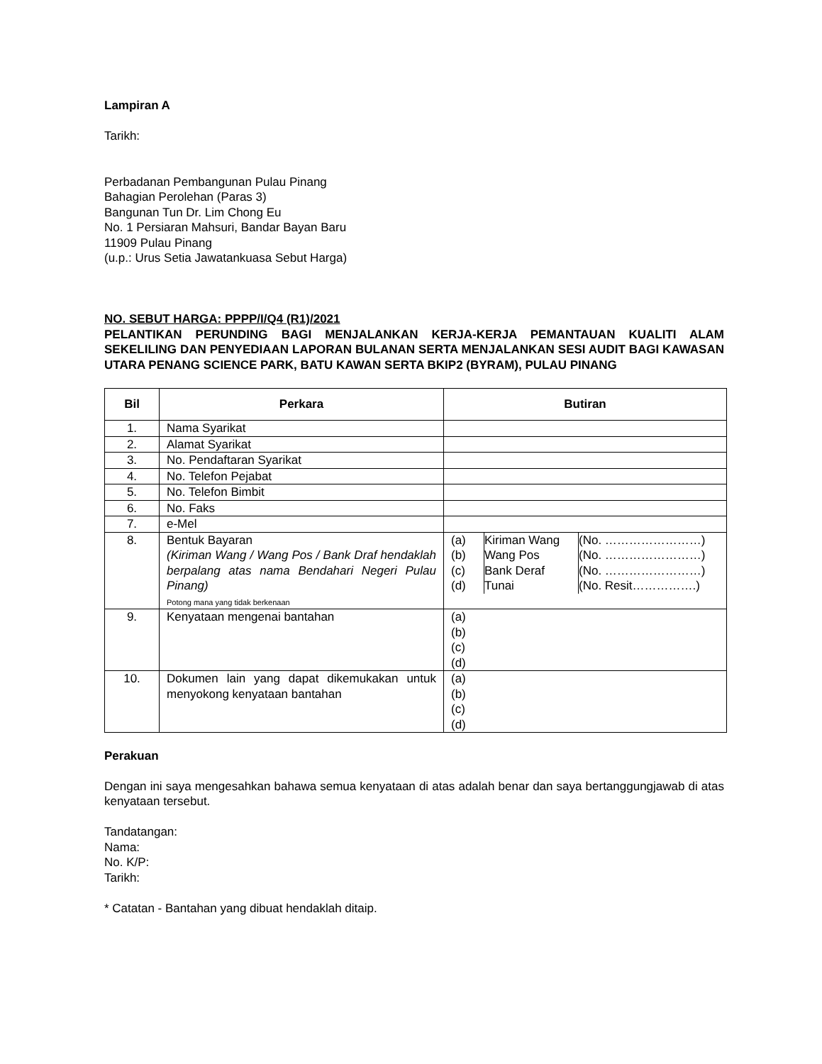Lampiran A
Tarikh:
Perbadanan Pembangunan Pulau Pinang
Bahagian Perolehan (Paras 3)
Bangunan Tun Dr. Lim Chong Eu
No. 1 Persiaran Mahsuri, Bandar Bayan Baru
11909 Pulau Pinang
(u.p.: Urus Setia Jawatankuasa Sebut Harga)
NO. SEBUT HARGA: PPPP/I/Q4 (R1)/2021
PELANTIKAN PERUNDING BAGI MENJALANKAN KERJA-KERJA PEMANTAUAN KUALITI ALAM SEKELILING DAN PENYEDIAAN LAPORAN BULANAN SERTA MENJALANKAN SESI AUDIT BAGI KAWASAN UTARA PENANG SCIENCE PARK, BATU KAWAN SERTA BKIP2 (BYRAM), PULAU PINANG
| Bil | Perkara | Butiran |
| --- | --- | --- |
| 1. | Nama Syarikat | |
| 2. | Alamat Syarikat | |
| 3. | No. Pendaftaran Syarikat | |
| 4. | No. Telefon Pejabat | |
| 5. | No. Telefon Bimbit | |
| 6. | No. Faks | |
| 7. | e-Mel | |
| 8. | Bentuk Bayaran (Kiriman Wang / Wang Pos / Bank Draf hendaklah berpalang atas nama Bendahari Negeri Pulau Pinang) Potong mana yang tidak berkenaan | / (a) (b) (c) (d) / Kiriman Wang Wang Pos Bank Deraf Tunai / (No. ……………………) (No. ……………………) (No. ……………………) (No. Resit…………….) / |
| 9. | Kenyataan mengenai bantahan | (a) (b) (c) (d) |
| 10. | Dokumen lain yang dapat dikemukakan untuk menyokong kenyataan bantahan | (a) (b) (c) (d) |
Perakuan
Dengan ini saya mengesahkan bahawa semua kenyataan di atas adalah benar dan saya bertanggungjawab di atas kenyataan tersebut.
Tandatangan:
Nama:
No. K/P:
Tarikh:
* Catatan - Bantahan yang dibuat hendaklah ditaip.